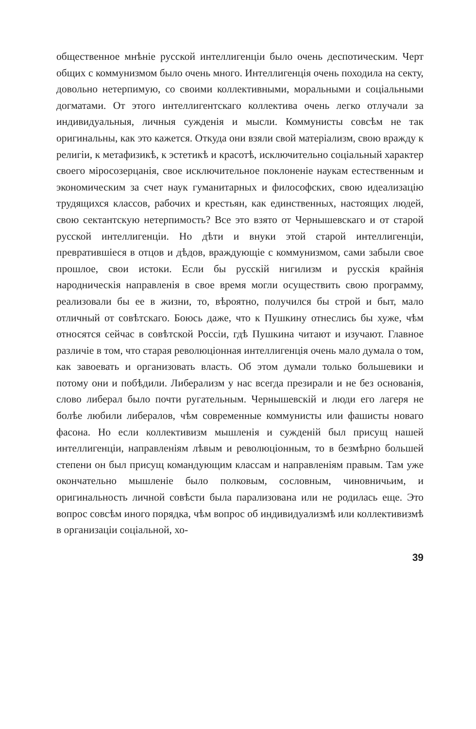общественное мнѣніе русской интеллигенціи было очень деспотическим. Черт общих с коммунизмом было очень много. Интеллигенція очень походила на секту, довольно нетерпимую, со своими коллективными, моральными и соціальными догматами. От этого интеллигентскаго коллектива очень легко отлучали за индивидуальныя, личныя сужденія и мысли. Коммунисты совсѣм не так оригинальны, как это кажется. Откуда они взяли свой матеріализм, свою вражду к религіи, к метафизикѣ, к эстетикѣ и красотѣ, исключительно соціальный характер своего міросозерцанія, свое исключительное поклоненіе наукам естественным и экономическим за счет наук гуманитарных и философских, свою идеализацію трудящихся классов, рабочих и крестьян, как единственных, настоящих людей, свою сектантскую нетерпимость? Все это взято от Чернышевскаго и от старой русской интеллигенціи. Но дѣти и внуки этой старой интеллигенціи, превратившіеся в отцов и дѣдов, враждующіе с коммунизмом, сами забыли свое прошлое, свои истоки. Если бы русскій нигилизм и русскія крайнія народническія направленія в свое время могли осуществить свою программу, реализовали бы ее в жизни, то, вѣроятно, получился бы строй и быт, мало отличный от совѣтскаго. Боюсь даже, что к Пушкину отнеслись бы хуже, чѣм относятся сейчас в совѣтской Россіи, гдѣ Пушкина читают и изучают. Главное различіе в том, что старая революціонная интеллигенція очень мало думала о том, как завоевать и организовать власть. Об этом думали только большевики и потому они и побѣдили. Либерализм у нас всегда презирали и не без основанія, слово либерал было почти ругательным. Чернышевскій и люди его лагеря не болѣе любили либералов, чѣм современные коммунисты или фашисты новаго фасона. Но если коллективизм мышленія и сужденій был присущ нашей интеллигенціи, направленіям лѣвым и революціонным, то в безмѣрно большей степени он был присущ командующим классам и направленіям правым. Там уже окончательно мышленіе было полковым, сословным, чиновничьим, и оригинальность личной совѣсти была парализована или не родилась еще. Это вопрос совсѣм иного порядка, чѣм вопрос об индивидуализмѣ или коллективизмѣ в организаціи соціальной, хо-
39